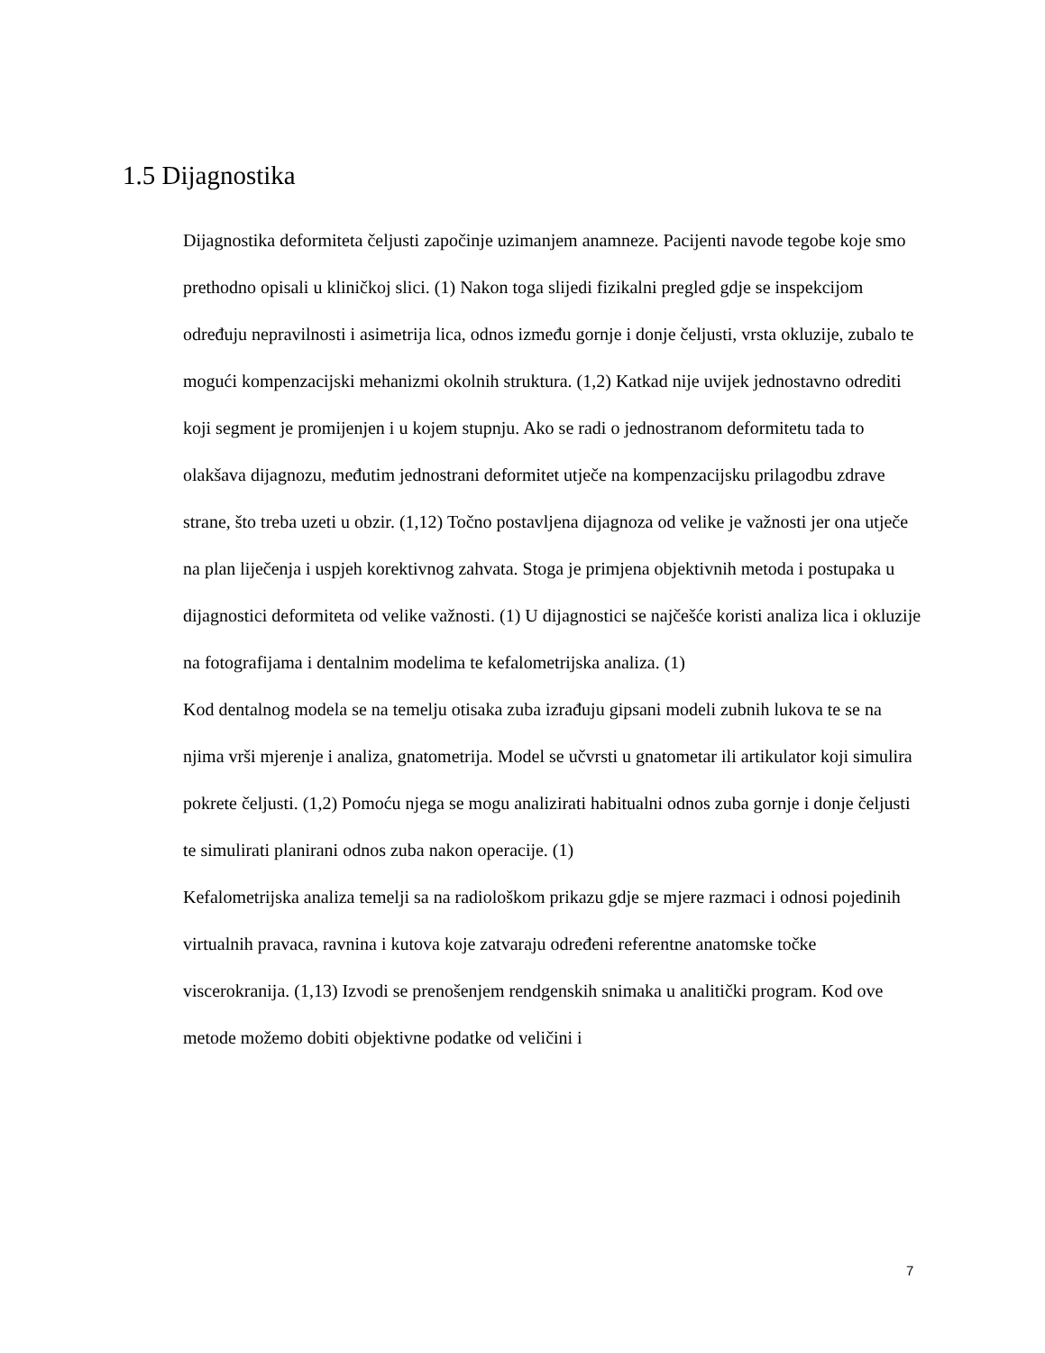1.5 Dijagnostika
Dijagnostika deformiteta čeljusti započinje uzimanjem anamneze. Pacijenti navode tegobe koje smo prethodno opisali u kliničkoj slici. (1) Nakon toga slijedi fizikalni pregled gdje se inspekcijom određuju nepravilnosti i asimetrija lica, odnos između gornje i donje čeljusti, vrsta okluzije, zubalo te mogući kompenzacijski mehanizmi okolnih struktura. (1,2) Katkad nije uvijek jednostavno odrediti koji segment je promijenjen i u kojem stupnju. Ako se radi o jednostranom deformitetu tada to olakšava dijagnozu, međutim jednostrani deformitet utječe na kompenzacijsku prilagodbu zdrave strane, što treba uzeti u obzir. (1,12) Točno postavljena dijagnoza od velike je važnosti jer ona utječe na plan liječenja i uspjeh korektivnog zahvata. Stoga je primjena objektivnih metoda i postupaka u dijagnostici deformiteta od velike važnosti. (1) U dijagnostici se najčešće koristi analiza lica i okluzije na fotografijama i dentalnim modelima te kefalometrijska analiza. (1)
Kod dentalnog modela se na temelju otisaka zuba izrađuju gipsani modeli zubnih lukova te se na njima vrši mjerenje i analiza, gnatometrija. Model se učvrsti u gnatometar ili artikulator koji simulira pokrete čeljusti. (1,2) Pomoću njega se mogu analizirati habitualni odnos zuba gornje i donje čeljusti te simulirati planirani odnos zuba nakon operacije. (1)
Kefalometrijska analiza temelji sa na radiološkom prikazu gdje se mjere razmaci i odnosi pojedinih virtualnih pravaca, ravnina i kutova koje zatvaraju određeni referentne anatomske točke viscerokranija. (1,13) Izvodi se prenošenjem rendgenskih snimaka u analitički program. Kod ove metode možemo dobiti objektivne podatke od veličini i
7